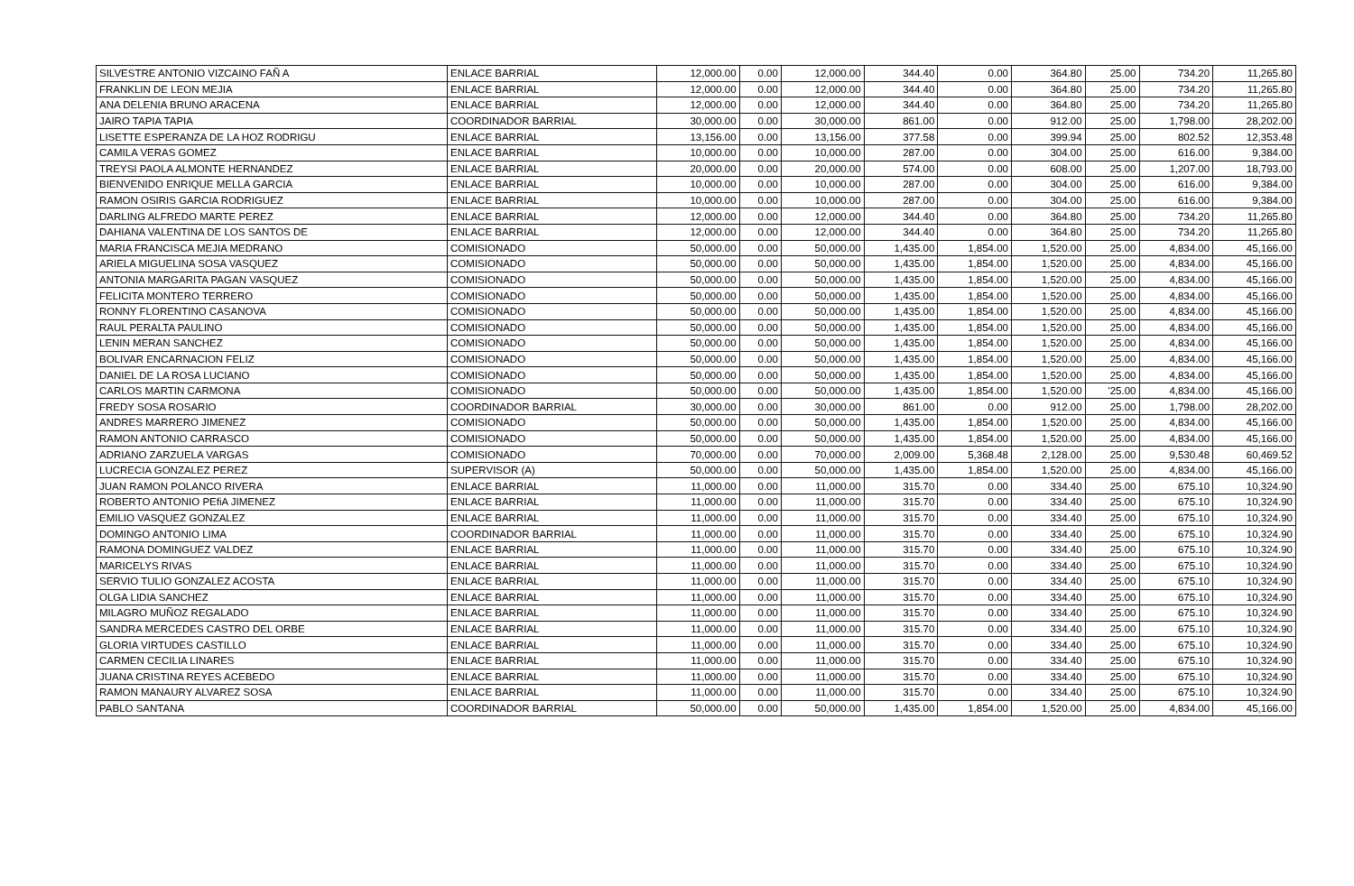| SILVESTRE ANTONIO VIZCAINO FAÑ A | ENLACE BARRIAL | 12,000.00 | 0.00 | 12,000.00 | 344.40 | 0.00 | 364.80 | 25.00 | 734.20 | 11,265.80 |
| FRANKLIN DE LEON MEJIA | ENLACE BARRIAL | 12,000.00 | 0.00 | 12,000.00 | 344.40 | 0.00 | 364.80 | 25.00 | 734.20 | 11,265.80 |
| ANA DELENIA BRUNO ARACENA | ENLACE BARRIAL | 12,000.00 | 0.00 | 12,000.00 | 344.40 | 0.00 | 364.80 | 25.00 | 734.20 | 11,265.80 |
| JAIRO TAPIA TAPIA | COORDINADOR BARRIAL | 30,000.00 | 0.00 | 30,000.00 | 861.00 | 0.00 | 912.00 | 25.00 | 1,798.00 | 28,202.00 |
| LISETTE ESPERANZA DE LA HOZ RODRIGU | ENLACE BARRIAL | 13,156.00 | 0.00 | 13,156.00 | 377.58 | 0.00 | 399.94 | 25.00 | 802.52 | 12,353.48 |
| CAMILA VERAS GOMEZ | ENLACE BARRIAL | 10,000.00 | 0.00 | 10,000.00 | 287.00 | 0.00 | 304.00 | 25.00 | 616.00 | 9,384.00 |
| TREYSI PAOLA ALMONTE HERNANDEZ | ENLACE BARRIAL | 20,000.00 | 0.00 | 20,000.00 | 574.00 | 0.00 | 608.00 | 25.00 | 1,207.00 | 18,793.00 |
| BIENVENIDO ENRIQUE MELLA GARCIA | ENLACE BARRIAL | 10,000.00 | 0.00 | 10,000.00 | 287.00 | 0.00 | 304.00 | 25.00 | 616.00 | 9,384.00 |
| RAMON OSIRIS GARCIA RODRIGUEZ | ENLACE BARRIAL | 10,000.00 | 0.00 | 10,000.00 | 287.00 | 0.00 | 304.00 | 25.00 | 616.00 | 9,384.00 |
| DARLING ALFREDO MARTE PEREZ | ENLACE BARRIAL | 12,000.00 | 0.00 | 12,000.00 | 344.40 | 0.00 | 364.80 | 25.00 | 734.20 | 11,265.80 |
| DAHIANA VALENTINA DE LOS SANTOS DE | ENLACE BARRIAL | 12,000.00 | 0.00 | 12,000.00 | 344.40 | 0.00 | 364.80 | 25.00 | 734.20 | 11,265.80 |
| MARIA FRANCISCA MEJIA MEDRANO | COMISIONADO | 50,000.00 | 0.00 | 50,000.00 | 1,435.00 | 1,854.00 | 1,520.00 | 25.00 | 4,834.00 | 45,166.00 |
| ARIELA MIGUELINA SOSA VASQUEZ | COMISIONADO | 50,000.00 | 0.00 | 50,000.00 | 1,435.00 | 1,854.00 | 1,520.00 | 25.00 | 4,834.00 | 45,166.00 |
| ANTONIA MARGARITA PAGAN VASQUEZ | COMISIONADO | 50,000.00 | 0.00 | 50,000.00 | 1,435.00 | 1,854.00 | 1,520.00 | 25.00 | 4,834.00 | 45,166.00 |
| FELICITA MONTERO TERRERO | COMISIONADO | 50,000.00 | 0.00 | 50,000.00 | 1,435.00 | 1,854.00 | 1,520.00 | 25.00 | 4,834.00 | 45,166.00 |
| RONNY FLORENTINO CASANOVA | COMISIONADO | 50,000.00 | 0.00 | 50,000.00 | 1,435.00 | 1,854.00 | 1,520.00 | 25.00 | 4,834.00 | 45,166.00 |
| RAUL PERALTA PAULINO | COMISIONADO | 50,000.00 | 0.00 | 50,000.00 | 1,435.00 | 1,854.00 | 1,520.00 | 25.00 | 4,834.00 | 45,166.00 |
| LENIN MERAN SANCHEZ | COMISIONADO | 50,000.00 | 0.00 | 50,000.00 | 1,435.00 | 1,854.00 | 1,520.00 | 25.00 | 4,834.00 | 45,166.00 |
| BOLIVAR ENCARNACION FELIZ | COMISIONADO | 50,000.00 | 0.00 | 50,000.00 | 1,435.00 | 1,854.00 | 1,520.00 | 25.00 | 4,834.00 | 45,166.00 |
| DANIEL DE LA ROSA LUCIANO | COMISIONADO | 50,000.00 | 0.00 | 50,000.00 | 1,435.00 | 1,854.00 | 1,520.00 | 25.00 | 4,834.00 | 45,166.00 |
| CARLOS MARTIN CARMONA | COMISIONADO | 50,000.00 | 0.00 | 50,000.00 | 1,435.00 | 1,854.00 | 1,520.00 | '25.00 | 4,834.00 | 45,166.00 |
| FREDY SOSA ROSARIO | COORDINADOR BARRIAL | 30,000.00 | 0.00 | 30,000.00 | 861.00 | 0.00 | 912.00 | 25.00 | 1,798.00 | 28,202.00 |
| ANDRES MARRERO JIMENEZ | COMISIONADO | 50,000.00 | 0.00 | 50,000.00 | 1,435.00 | 1,854.00 | 1,520.00 | 25.00 | 4,834.00 | 45,166.00 |
| RAMON ANTONIO CARRASCO | COMISIONADO | 50,000.00 | 0.00 | 50,000.00 | 1,435.00 | 1,854.00 | 1,520.00 | 25.00 | 4,834.00 | 45,166.00 |
| ADRIANO ZARZUELA VARGAS | COMISIONADO | 70,000.00 | 0.00 | 70,000.00 | 2,009.00 | 5,368.48 | 2,128.00 | 25.00 | 9,530.48 | 60,469.52 |
| LUCRECIA GONZALEZ PEREZ | SUPERVISOR (A) | 50,000.00 | 0.00 | 50,000.00 | 1,435.00 | 1,854.00 | 1,520.00 | 25.00 | 4,834.00 | 45,166.00 |
| JUAN RAMON POLANCO RIVERA | ENLACE BARRIAL | 11,000.00 | 0.00 | 11,000.00 | 315.70 | 0.00 | 334.40 | 25.00 | 675.10 | 10,324.90 |
| ROBERTO ANTONIO PEfiA JIMENEZ | ENLACE BARRIAL | 11,000.00 | 0.00 | 11,000.00 | 315.70 | 0.00 | 334.40 | 25.00 | 675.10 | 10,324.90 |
| EMILIO VASQUEZ GONZALEZ | ENLACE BARRIAL | 11,000.00 | 0.00 | 11,000.00 | 315.70 | 0.00 | 334.40 | 25.00 | 675.10 | 10,324.90 |
| DOMINGO ANTONIO LIMA | COORDINADOR BARRIAL | 11,000.00 | 0.00 | 11,000.00 | 315.70 | 0.00 | 334.40 | 25.00 | 675.10 | 10,324.90 |
| RAMONA DOMINGUEZ VALDEZ | ENLACE BARRIAL | 11,000.00 | 0.00 | 11,000.00 | 315.70 | 0.00 | 334.40 | 25.00 | 675.10 | 10,324.90 |
| MARICELYS RIVAS | ENLACE BARRIAL | 11,000.00 | 0.00 | 11,000.00 | 315.70 | 0.00 | 334.40 | 25.00 | 675.10 | 10,324.90 |
| SERVIO TULIO GONZALEZ ACOSTA | ENLACE BARRIAL | 11,000.00 | 0.00 | 11,000.00 | 315.70 | 0.00 | 334.40 | 25.00 | 675.10 | 10,324.90 |
| OLGA LIDIA SANCHEZ | ENLACE BARRIAL | 11,000.00 | 0.00 | 11,000.00 | 315.70 | 0.00 | 334.40 | 25.00 | 675.10 | 10,324.90 |
| MILAGRO MUÑOZ REGALADO | ENLACE BARRIAL | 11,000.00 | 0.00 | 11,000.00 | 315.70 | 0.00 | 334.40 | 25.00 | 675.10 | 10,324.90 |
| SANDRA MERCEDES CASTRO DEL ORBE | ENLACE BARRIAL | 11,000.00 | 0.00 | 11,000.00 | 315.70 | 0.00 | 334.40 | 25.00 | 675.10 | 10,324.90 |
| GLORIA VIRTUDES CASTILLO | ENLACE BARRIAL | 11,000.00 | 0.00 | 11,000.00 | 315.70 | 0.00 | 334.40 | 25.00 | 675.10 | 10,324.90 |
| CARMEN CECILIA LINARES | ENLACE BARRIAL | 11,000.00 | 0.00 | 11,000.00 | 315.70 | 0.00 | 334.40 | 25.00 | 675.10 | 10,324.90 |
| JUANA CRISTINA REYES ACEBEDO | ENLACE BARRIAL | 11,000.00 | 0.00 | 11,000.00 | 315.70 | 0.00 | 334.40 | 25.00 | 675.10 | 10,324.90 |
| RAMON MANAURY ALVAREZ SOSA | ENLACE BARRIAL | 11,000.00 | 0.00 | 11,000.00 | 315.70 | 0.00 | 334.40 | 25.00 | 675.10 | 10,324.90 |
| PABLO SANTANA | COORDINADOR BARRIAL | 50,000.00 | 0.00 | 50,000.00 | 1,435.00 | 1,854.00 | 1,520.00 | 25.00 | 4,834.00 | 45,166.00 |